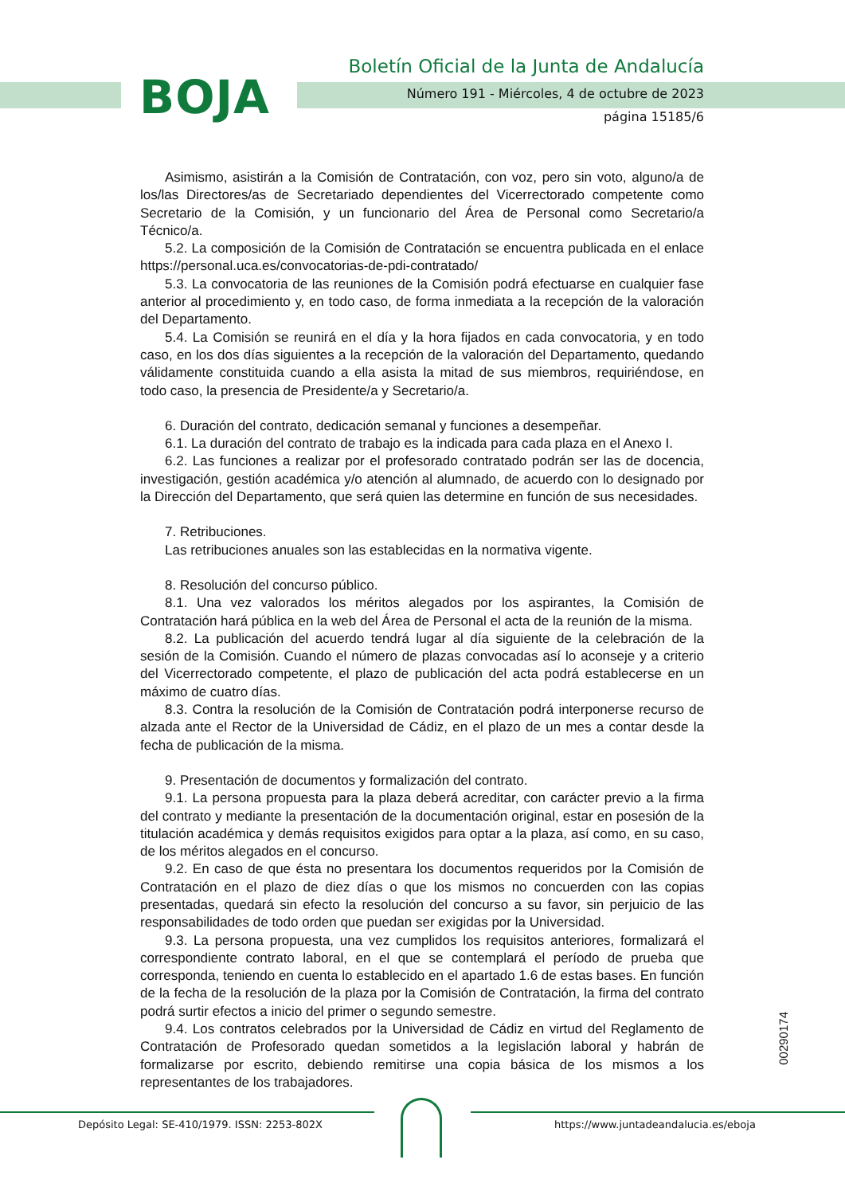BOJA
Boletín Oficial de la Junta de Andalucía
Número 191 - Miércoles, 4 de octubre de 2023
página 15185/6
Asimismo, asistirán a la Comisión de Contratación, con voz, pero sin voto, alguno/a de los/las Directores/as de Secretariado dependientes del Vicerrectorado competente como Secretario de la Comisión, y un funcionario del Área de Personal como Secretario/a Técnico/a.
5.2. La composición de la Comisión de Contratación se encuentra publicada en el enlace https://personal.uca.es/convocatorias-de-pdi-contratado/
5.3. La convocatoria de las reuniones de la Comisión podrá efectuarse en cualquier fase anterior al procedimiento y, en todo caso, de forma inmediata a la recepción de la valoración del Departamento.
5.4. La Comisión se reunirá en el día y la hora fijados en cada convocatoria, y en todo caso, en los dos días siguientes a la recepción de la valoración del Departamento, quedando válidamente constituida cuando a ella asista la mitad de sus miembros, requiriéndose, en todo caso, la presencia de Presidente/a y Secretario/a.
6. Duración del contrato, dedicación semanal y funciones a desempeñar.
6.1. La duración del contrato de trabajo es la indicada para cada plaza en el Anexo I.
6.2. Las funciones a realizar por el profesorado contratado podrán ser las de docencia, investigación, gestión académica y/o atención al alumnado, de acuerdo con lo designado por la Dirección del Departamento, que será quien las determine en función de sus necesidades.
7. Retribuciones.
Las retribuciones anuales son las establecidas en la normativa vigente.
8. Resolución del concurso público.
8.1. Una vez valorados los méritos alegados por los aspirantes, la Comisión de Contratación hará pública en la web del Área de Personal el acta de la reunión de la misma.
8.2. La publicación del acuerdo tendrá lugar al día siguiente de la celebración de la sesión de la Comisión. Cuando el número de plazas convocadas así lo aconseje y a criterio del Vicerrectorado competente, el plazo de publicación del acta podrá establecerse en un máximo de cuatro días.
8.3. Contra la resolución de la Comisión de Contratación podrá interponerse recurso de alzada ante el Rector de la Universidad de Cádiz, en el plazo de un mes a contar desde la fecha de publicación de la misma.
9. Presentación de documentos y formalización del contrato.
9.1. La persona propuesta para la plaza deberá acreditar, con carácter previo a la firma del contrato y mediante la presentación de la documentación original, estar en posesión de la titulación académica y demás requisitos exigidos para optar a la plaza, así como, en su caso, de los méritos alegados en el concurso.
9.2. En caso de que ésta no presentara los documentos requeridos por la Comisión de Contratación en el plazo de diez días o que los mismos no concuerden con las copias presentadas, quedará sin efecto la resolución del concurso a su favor, sin perjuicio de las responsabilidades de todo orden que puedan ser exigidas por la Universidad.
9.3. La persona propuesta, una vez cumplidos los requisitos anteriores, formalizará el correspondiente contrato laboral, en el que se contemplará el período de prueba que corresponda, teniendo en cuenta lo establecido en el apartado 1.6 de estas bases. En función de la fecha de la resolución de la plaza por la Comisión de Contratación, la firma del contrato podrá surtir efectos a inicio del primer o segundo semestre.
9.4. Los contratos celebrados por la Universidad de Cádiz en virtud del Reglamento de Contratación de Profesorado quedan sometidos a la legislación laboral y habrán de formalizarse por escrito, debiendo remitirse una copia básica de los mismos a los representantes de los trabajadores.
00290174
Depósito Legal: SE-410/1979. ISSN: 2253-802X
https://www.juntadeandalucia.es/eboja